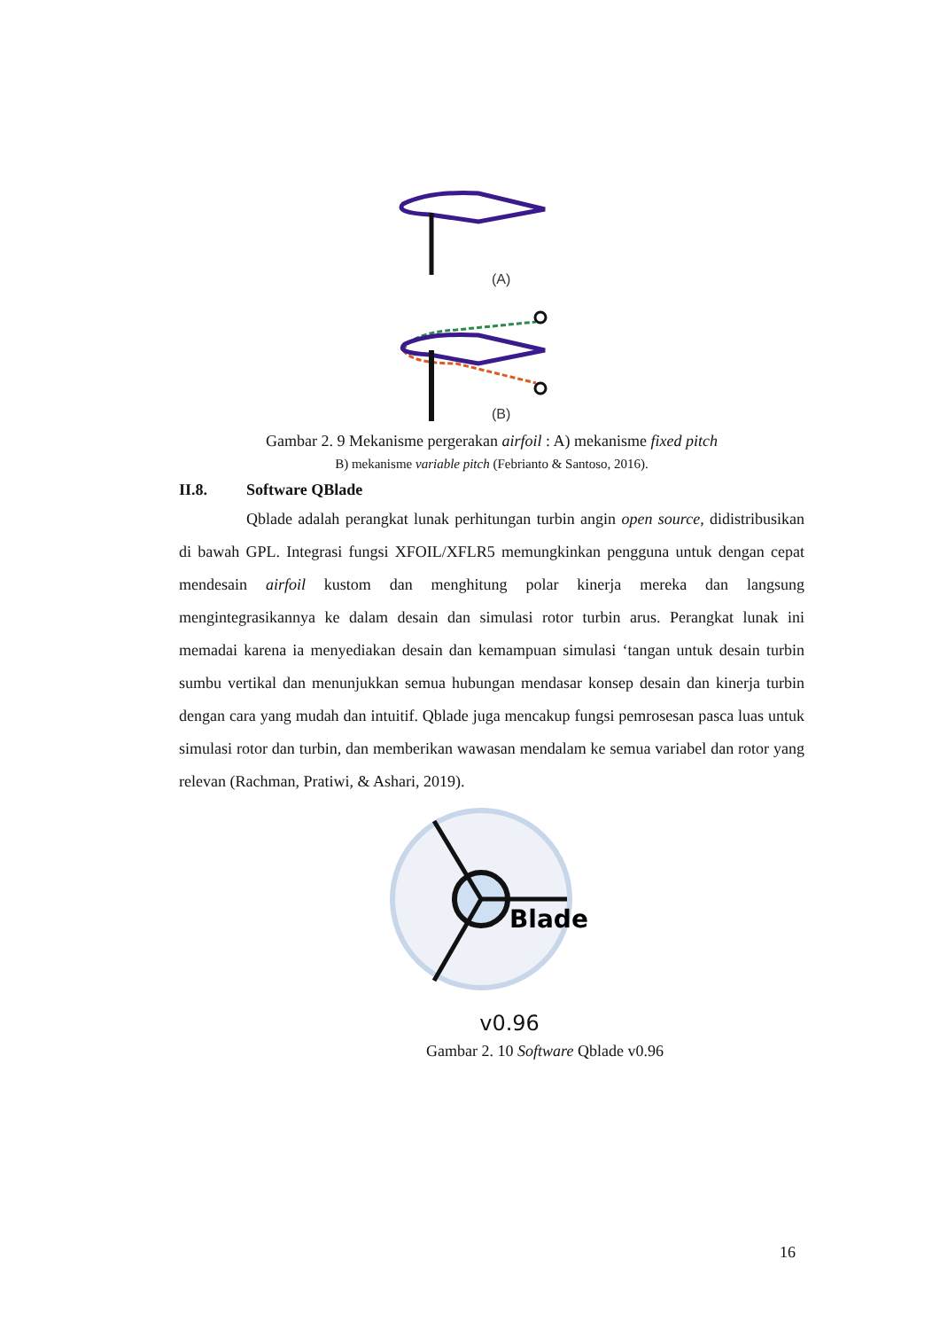(A)
(B)
Gambar 2. 9 Mekanisme pergerakan airfoil : A) mekanisme fixed pitch
B) mekanisme variable pitch (Febrianto & Santoso, 2016).
II.8. Software QBlade
Qblade adalah perangkat lunak perhitungan turbin angin open source, didistribusikan di bawah GPL. Integrasi fungsi XFOIL/XFLR5 memungkinkan pengguna untuk dengan cepat mendesain airfoil kustom dan menghitung polar kinerja mereka dan langsung mengintegrasikannya ke dalam desain dan simulasi rotor turbin arus. Perangkat lunak ini memadai karena ia menyediakan desain dan kemampuan simulasi ‘tangan untuk desain turbin sumbu vertikal dan menunjukkan semua hubungan mendasar konsep desain dan kinerja turbin dengan cara yang mudah dan intuitif. Qblade juga mencakup fungsi pemrosesan pasca luas untuk simulasi rotor dan turbin, dan memberikan wawasan mendalam ke semua variabel dan rotor yang relevan (Rachman, Pratiwi, & Ashari, 2019).
Blade
v0.96
Gambar 2. 10 Software Qblade v0.96
16